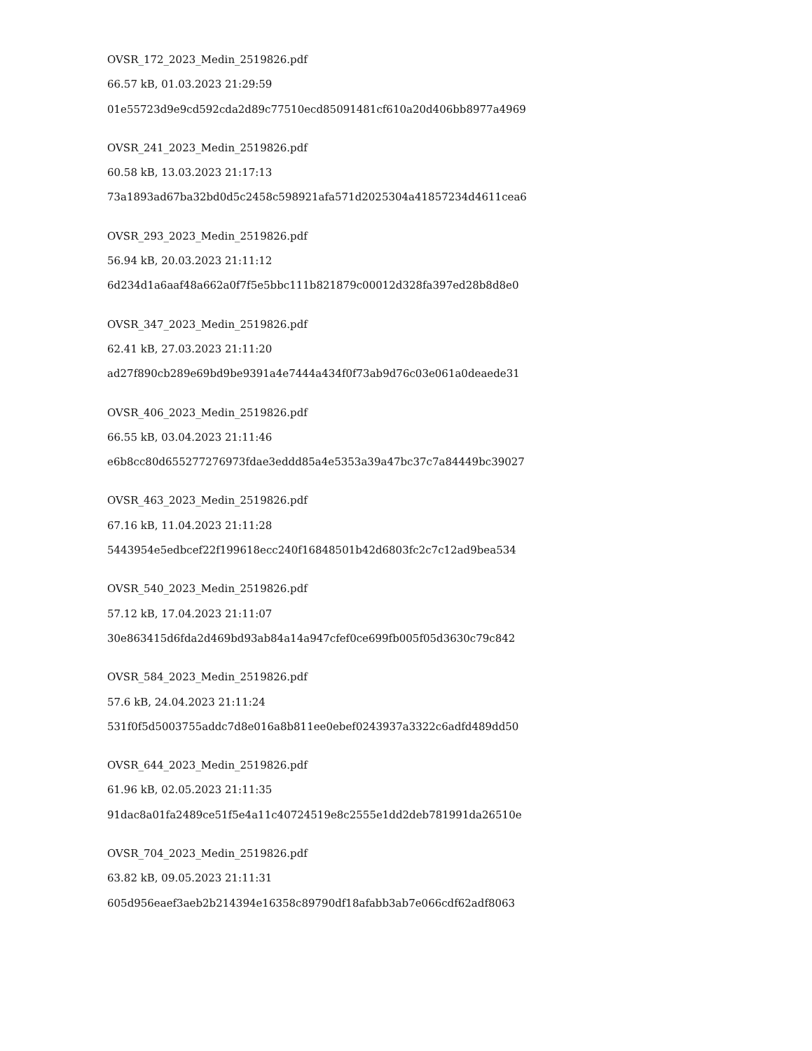OVSR_172_2023_Medin_2519826.pdf
66.57 kB, 01.03.2023 21:29:59
01e55723d9e9cd592cda2d89c77510ecd85091481cf610a20d406bb8977a4969
OVSR_241_2023_Medin_2519826.pdf
60.58 kB, 13.03.2023 21:17:13
73a1893ad67ba32bd0d5c2458c598921afa571d2025304a41857234d4611cea6
OVSR_293_2023_Medin_2519826.pdf
56.94 kB, 20.03.2023 21:11:12
6d234d1a6aaf48a662a0f7f5e5bbc111b821879c00012d328fa397ed28b8d8e0
OVSR_347_2023_Medin_2519826.pdf
62.41 kB, 27.03.2023 21:11:20
ad27f890cb289e69bd9be9391a4e7444a434f0f73ab9d76c03e061a0deaede31
OVSR_406_2023_Medin_2519826.pdf
66.55 kB, 03.04.2023 21:11:46
e6b8cc80d655277276973fdae3eddd85a4e5353a39a47bc37c7a84449bc39027
OVSR_463_2023_Medin_2519826.pdf
67.16 kB, 11.04.2023 21:11:28
5443954e5edbcef22f199618ecc240f16848501b42d6803fc2c7c12ad9bea534
OVSR_540_2023_Medin_2519826.pdf
57.12 kB, 17.04.2023 21:11:07
30e863415d6fda2d469bd93ab84a14a947cfef0ce699fb005f05d3630c79c842
OVSR_584_2023_Medin_2519826.pdf
57.6 kB, 24.04.2023 21:11:24
531f0f5d5003755addc7d8e016a8b811ee0ebef0243937a3322c6adfd489dd50
OVSR_644_2023_Medin_2519826.pdf
61.96 kB, 02.05.2023 21:11:35
91dac8a01fa2489ce51f5e4a11c40724519e8c2555e1dd2deb781991da26510e
OVSR_704_2023_Medin_2519826.pdf
63.82 kB, 09.05.2023 21:11:31
605d956eaef3aeb2b214394e16358c89790df18afabb3ab7e066cdf62adf8063